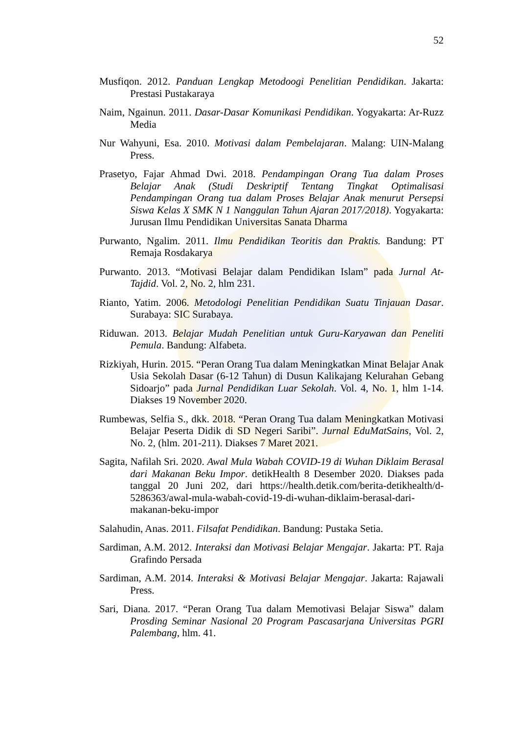52
Musfiqon. 2012. Panduan Lengkap Metodoogi Penelitian Pendidikan. Jakarta: Prestasi Pustakaraya
Naim, Ngainun. 2011. Dasar-Dasar Komunikasi Pendidikan. Yogyakarta: Ar-Ruzz Media
Nur Wahyuni, Esa. 2010. Motivasi dalam Pembelajaran. Malang: UIN-Malang Press.
Prasetyo, Fajar Ahmad Dwi. 2018. Pendampingan Orang Tua dalam Proses Belajar Anak (Studi Deskriptif Tentang Tingkat Optimalisasi Pendampingan Orang tua dalam Proses Belajar Anak menurut Persepsi Siswa Kelas X SMK N 1 Nanggulan Tahun Ajaran 2017/2018). Yogyakarta: Jurusan Ilmu Pendidikan Universitas Sanata Dharma
Purwanto, Ngalim. 2011. Ilmu Pendidikan Teoritis dan Praktis. Bandung: PT Remaja Rosdakarya
Purwanto. 2013. “Motivasi Belajar dalam Pendidikan Islam” pada Jurnal At-Tajdid. Vol. 2, No. 2, hlm 231.
Rianto, Yatim. 2006. Metodologi Penelitian Pendidikan Suatu Tinjauan Dasar. Surabaya: SIC Surabaya.
Riduwan. 2013. Belajar Mudah Penelitian untuk Guru-Karyawan dan Peneliti Pemula. Bandung: Alfabeta.
Rizkiyah, Hurin. 2015. “Peran Orang Tua dalam Meningkatkan Minat Belajar Anak Usia Sekolah Dasar (6-12 Tahun) di Dusun Kalikajang Kelurahan Gebang Sidoarjo” pada Jurnal Pendidikan Luar Sekolah. Vol. 4, No. 1, hlm 1-14. Diakses 19 November 2020.
Rumbewas, Selfia S., dkk. 2018. “Peran Orang Tua dalam Meningkatkan Motivasi Belajar Peserta Didik di SD Negeri Saribi”. Jurnal EduMatSains, Vol. 2, No. 2, (hlm. 201-211). Diakses 7 Maret 2021.
Sagita, Nafilah Sri. 2020. Awal Mula Wabah COVID-19 di Wuhan Diklaim Berasal dari Makanan Beku Impor. detikHealth 8 Desember 2020. Diakses pada tanggal 20 Juni 202, dari https://health.detik.com/berita-detikhealth/d-5286363/awal-mula-wabah-covid-19-di-wuhan-diklaim-berasal-dari-makanan-beku-impor
Salahudin, Anas. 2011. Filsafat Pendidikan. Bandung: Pustaka Setia.
Sardiman, A.M. 2012. Interaksi dan Motivasi Belajar Mengajar. Jakarta: PT. Raja Grafindo Persada
Sardiman, A.M. 2014. Interaksi & Motivasi Belajar Mengajar. Jakarta: Rajawali Press.
Sari, Diana. 2017. “Peran Orang Tua dalam Memotivasi Belajar Siswa” dalam Prosding Seminar Nasional 20 Program Pascasarjana Universitas PGRI Palembang, hlm. 41.